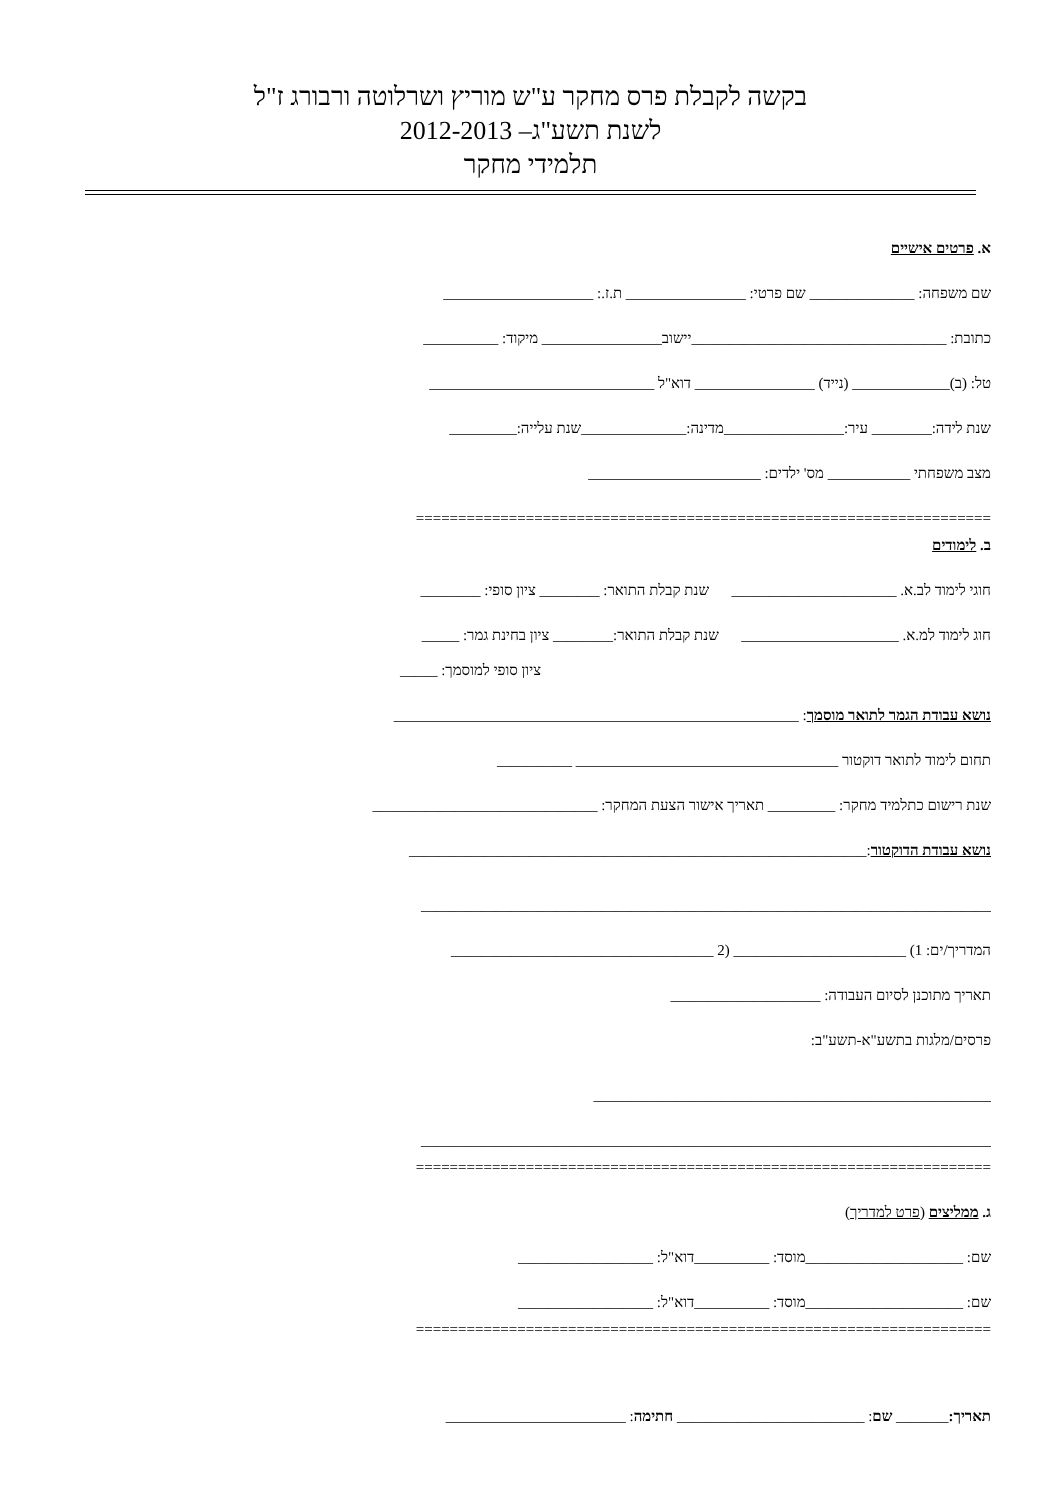בקשה לקבלת פרס מחקר ע"ש מוריץ ושרלוטה ורבורג ז"ל
לשנת תשע"ג– 2012-2013
תלמידי מחקר
א. פרטים אישיים
שם משפחה: ______________ שם פרטי: ________________ ת.ז.: ____________________
כתובת: __________________________________יישוב________________ מיקוד: __________
טל: (ב)_____________ (נייד) ________________ דוא"ל ______________________________
שנת לידה:________ עיר:________________מדינה:______________שנת עלייה:_________
מצב משפחתי ___________ מס' ילדים: _______________________
====================================================================
ב. לימודים
חוגי לימוד לב.א. ______________________ שנת קבלת התואר: ________ ציון סופי: ________
חוג לימוד למ.א. _____________________ שנת קבלת התואר:________ ציון בחינת גמר: _____
ציון סופי למוסמך: _____
נושא עבודת הגמר לתואר מוסמך: ______________________________________________________
תחום לימוד לתואר דוקטור ___________________________________ __________
שנת רישום כתלמיד מחקר: _________ תאריך אישור הצעת המחקר: ______________________________
נושא עבודת הדוקטור:_____________________________________________________________
____________________________________________________________________________
המדריך/ים: 1) _______________________ (2 ___________________________________
תאריך מתוכנן לסיום העבודה: ____________________
פרסים/מלגות בתשע"א-תשע"ב:
_____________________________________________________
____________________________________________________________________________
====================================================================
ג. ממליצים (פרט למדריך)
שם: _____________________מוסד: __________דוא"ל: __________________
שם: _____________________מוסד: __________דוא"ל: __________________
====================================================================
תאריך:_______ שם: _________________________ חתימה: ________________________